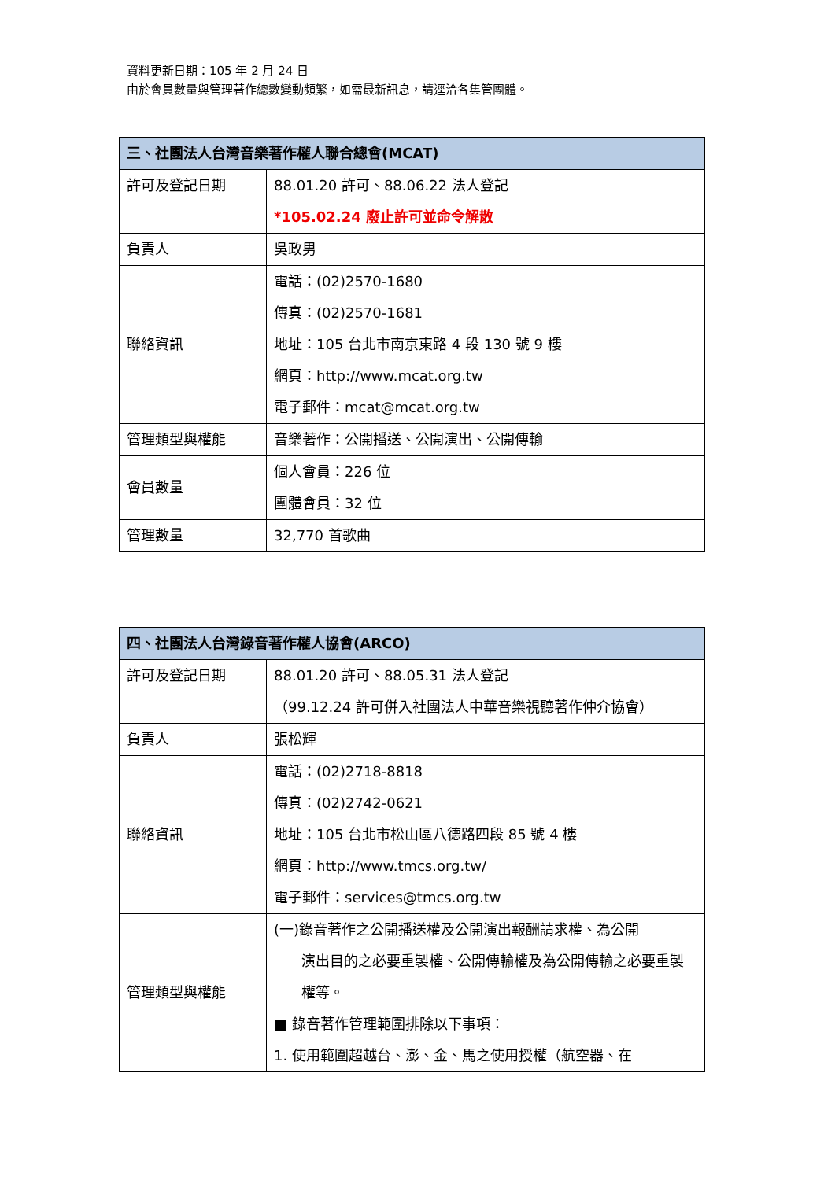資料更新日期：105 年 2 月 24 日
由於會員數量與管理著作總數變動頻繁，如需最新訊息，請逕洽各集管團體。
| 三、社團法人台灣音樂著作權人聯合總會(MCAT) | |
| --- | --- |
| 許可及登記日期 | 88.01.20 許可、88.06.22 法人登記 *105.02.24 廢止許可並命令解散 |
| 負責人 | 吳政男 |
| 聯絡資訊 | 電話：(02)2570-1680 傳真：(02)2570-1681 地址：105 台北市南京東路 4 段 130 號 9 樓 網頁：http://www.mcat.org.tw 電子郵件：mcat@mcat.org.tw |
| 管理類型與權能 | 音樂著作：公開播送、公開演出、公開傳輸 |
| 會員數量 | 個人會員：226 位 團體會員：32 位 |
| 管理數量 | 32,770 首歌曲 |
| 四、社團法人台灣錄音著作權人協會(ARCO) | |
| --- | --- |
| 許可及登記日期 | 88.01.20 許可、88.05.31 法人登記 （99.12.24 許可併入社團法人中華音樂視聽著作仲介協會） |
| 負責人 | 張松輝 |
| 聯絡資訊 | 電話：(02)2718-8818 傳真：(02)2742-0621 地址：105 台北市松山區八德路四段 85 號 4 樓 網頁：http://www.tmcs.org.tw/ 電子郵件：services@tmcs.org.tw |
| 管理類型與權能 | (一)錄音著作之公開播送權及公開演出報酬請求權、為公開 演出目的之必要重製權、公開傳輸權及為公開傳輸之必要重製權等。 ■ 錄音著作管理範圍排除以下事項： 1. 使用範圍超越台、澎、金、馬之使用授權（航空器、在 |